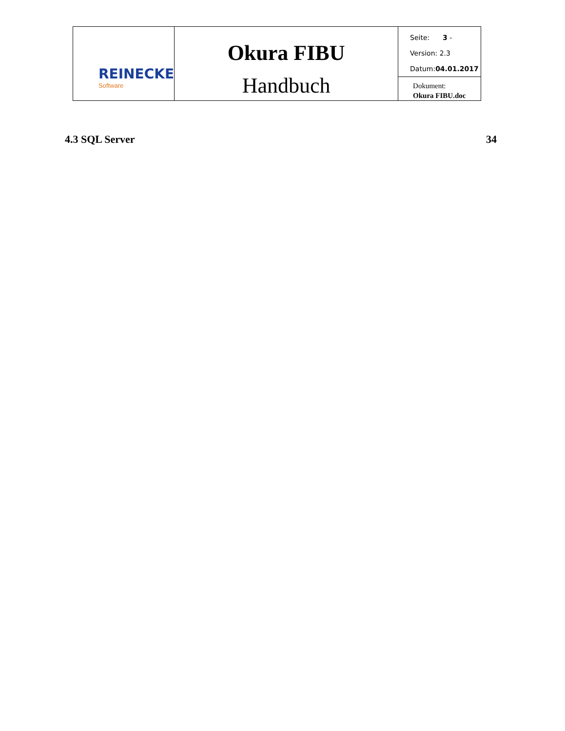| REINECKE Software | Okura FIBU Handbuch | Seite: 3 - Version: 2.3 Datum: 04.01.2017 |
| | | Dokument: Okura FIBU.doc |
4.3 SQL Server 34